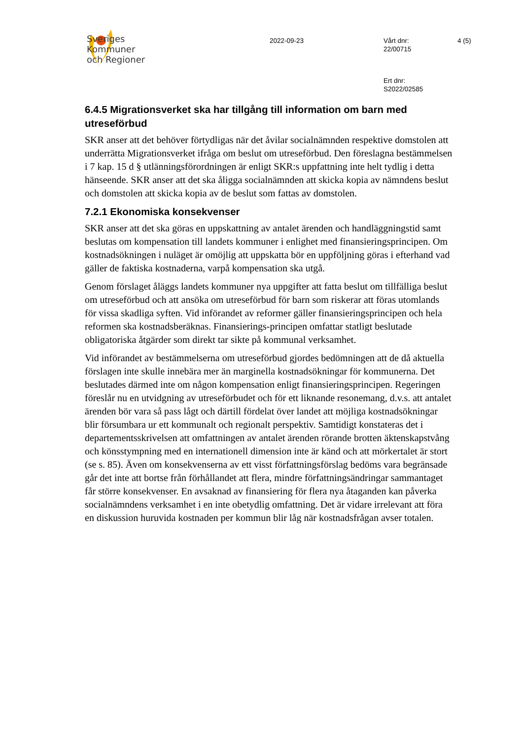Sveriges
Kommuner
och Regioner
2022-09-23
Vårt dnr:
22/00715
4 (5)
Ert dnr:
S2022/02585
6.4.5 Migrationsverket ska har tillgång till information om barn med utreseförbud
SKR anser att det behöver förtydligas när det åvilar socialnämnden respektive domstolen att underrätta Migrationsverket ifråga om beslut om utreseförbud. Den föreslagna bestämmelsen i 7 kap. 15 d § utlänningsförordningen är enligt SKR:s uppfattning inte helt tydlig i detta hänseende. SKR anser att det ska åligga socialnämnden att skicka kopia av nämndens beslut och domstolen att skicka kopia av de beslut som fattas av domstolen.
7.2.1 Ekonomiska konsekvenser
SKR anser att det ska göras en uppskattning av antalet ärenden och handläggningstid samt beslutas om kompensation till landets kommuner i enlighet med finansieringsprincipen. Om kostnadsökningen i nuläget är omöjlig att uppskatta bör en uppföljning göras i efterhand vad gäller de faktiska kostnaderna, varpå kompensation ska utgå.
Genom förslaget åläggs landets kommuner nya uppgifter att fatta beslut om tillfälliga beslut om utreseförbud och att ansöka om utreseförbud för barn som riskerar att föras utomlands för vissa skadliga syften. Vid införandet av reformer gäller finansieringsprincipen och hela reformen ska kostnadsberäknas. Finansierings-principen omfattar statligt beslutade obligatoriska åtgärder som direkt tar sikte på kommunal verksamhet.
Vid införandet av bestämmelserna om utreseförbud gjordes bedömningen att de då aktuella förslagen inte skulle innebära mer än marginella kostnadsökningar för kommunerna. Det beslutades därmed inte om någon kompensation enligt finansieringsprincipen. Regeringen föreslår nu en utvidgning av utreseförbudet och för ett liknande resonemang, d.v.s. att antalet ärenden bör vara så pass lågt och därtill fördelat över landet att möjliga kostnadsökningar blir försumbara ur ett kommunalt och regionalt perspektiv. Samtidigt konstateras det i departementsskrivelsen att omfattningen av antalet ärenden rörande brotten äktenskapstvång och könsstympning med en internationell dimension inte är känd och att mörkertalet är stort (se s. 85). Även om konsekvenserna av ett visst författningsförslag bedöms vara begränsade går det inte att bortse från förhållandet att flera, mindre författningsändringar sammantaget får större konsekvenser. En avsaknad av finansiering för flera nya åtaganden kan påverka socialnämndens verksamhet i en inte obetydlig omfattning. Det är vidare irrelevant att föra en diskussion huruvida kostnaden per kommun blir låg när kostnadsfrågan avser totalen.